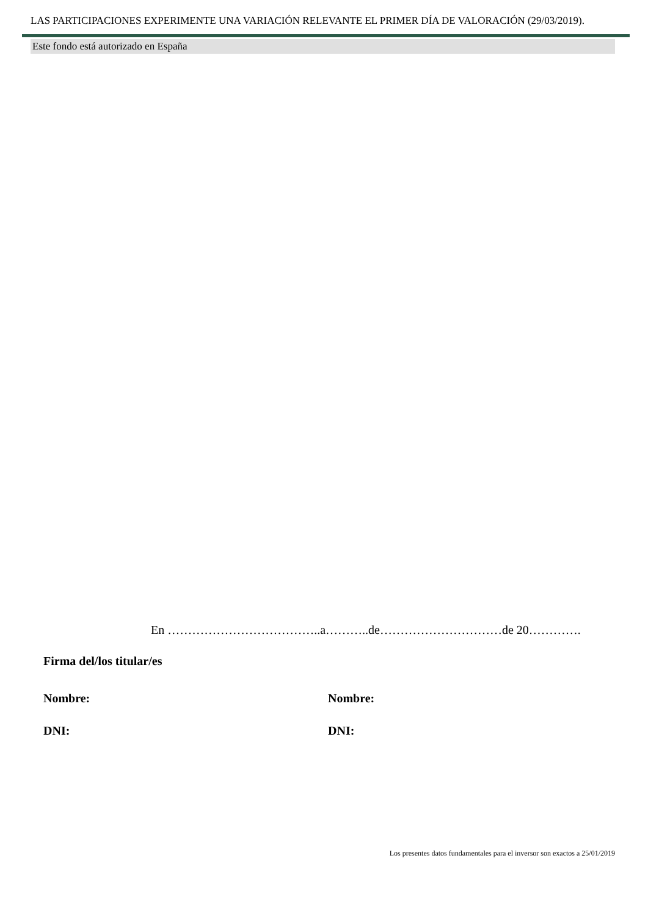LAS PARTICIPACIONES EXPERIMENTE UNA VARIACIÓN RELEVANTE EL PRIMER DÍA DE VALORACIÓN (29/03/2019).
Este fondo está autorizado en España
En ………………………………..a………..de…………………………de 20………….
Firma del/los titular/es
Nombre: Nombre:
DNI: DNI:
Los presentes datos fundamentales para el inversor son exactos a 25/01/2019